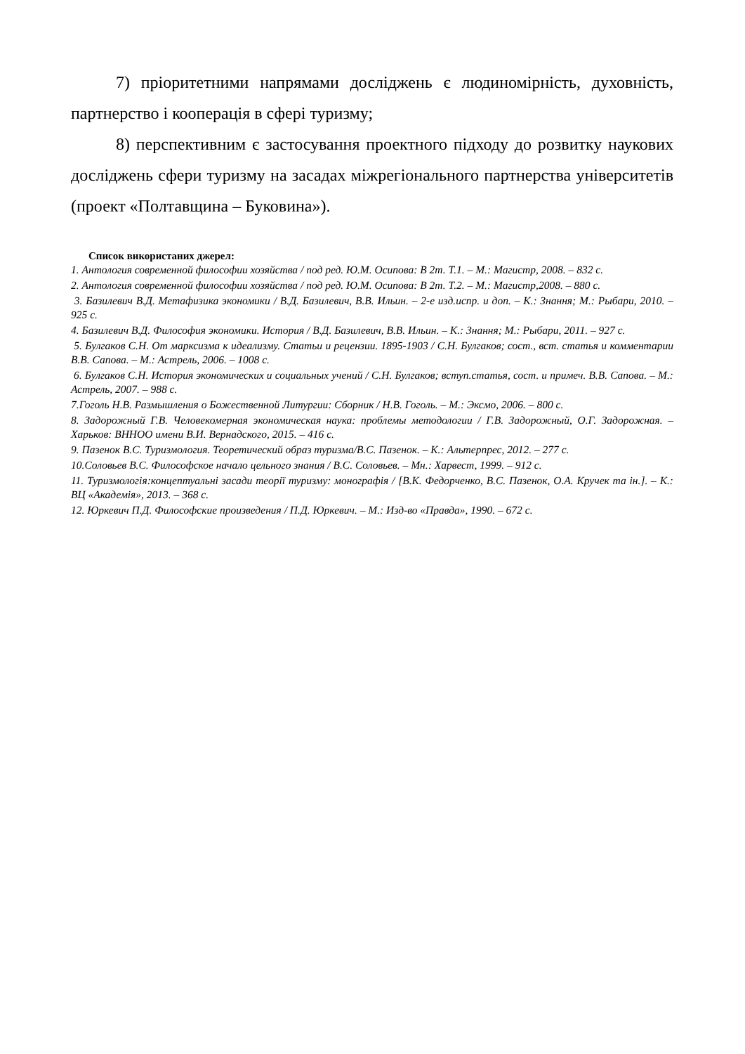7) пріоритетними напрямами досліджень є людиномірність, духовність, партнерство і кооперація в сфері туризму;
8) перспективним є застосування проектного підходу до розвитку наукових досліджень сфери туризму на засадах міжрегіонального партнерства університетів (проект «Полтавщина – Буковина»).
Список використаних джерел:
1. Антология современной философии хозяйства / под ред. Ю.М. Осипова: В 2т. Т.1. – М.: Магистр, 2008. – 832 с.
2. Антология современной философии хозяйства / под ред. Ю.М. Осипова: В 2т. Т.2. – М.: Магистр,2008. – 880 с.
3. Базилевич В.Д. Метафизика экономики / В.Д. Базилевич, В.В. Ильин. – 2-е изд.испр. и доп. – К.: Знання; М.: Рыбари, 2010. – 925 с.
4. Базилевич В.Д. Философия экономики. История / В.Д. Базилевич, В.В. Ильин. – К.: Знання; М.: Рыбари, 2011. – 927 с.
5. Булгаков С.Н. От марксизма к идеализму. Статьи и рецензии. 1895-1903 / С.Н. Булгаков; сост., вст. статья и комментарии В.В. Сапова. – М.: Астрель, 2006. – 1008 с.
6. Булгаков С.Н. История экономических и социальных учений / С.Н. Булгаков; вступ.статья, сост. и примеч. В.В. Сапова. – М.: Астрель, 2007. – 988 с.
7.Гоголь Н.В. Размышления о Божественной Литургии: Сборник / Н.В. Гоголь. – М.: Эксмо, 2006. – 800 с.
8. Задорожный Г.В. Человекомерная экономическая наука: проблемы методологии / Г.В. Задорожный, О.Г. Задорожная. – Харьков: ВННОО имени В.И. Вернадского, 2015. – 416 с.
9. Пазенок В.С. Туризмология. Теоретический образ туризма/В.С. Пазенок. – К.: Альтерпрес, 2012. – 277 с.
10.Соловьев В.С. Философское начало цельного знания / В.С. Соловьев. – Мн.: Харвест, 1999. – 912 с.
11. Туризмологія:концептуальні засади теорії туризму: монографія / [В.К. Федорченко, В.С. Пазенок, О.А. Кручек та ін.]. – К.: ВЦ «Академія», 2013. – 368 с.
12. Юркевич П.Д. Философские произведения / П.Д. Юркевич. – М.: Изд-во «Правда», 1990. – 672 с.